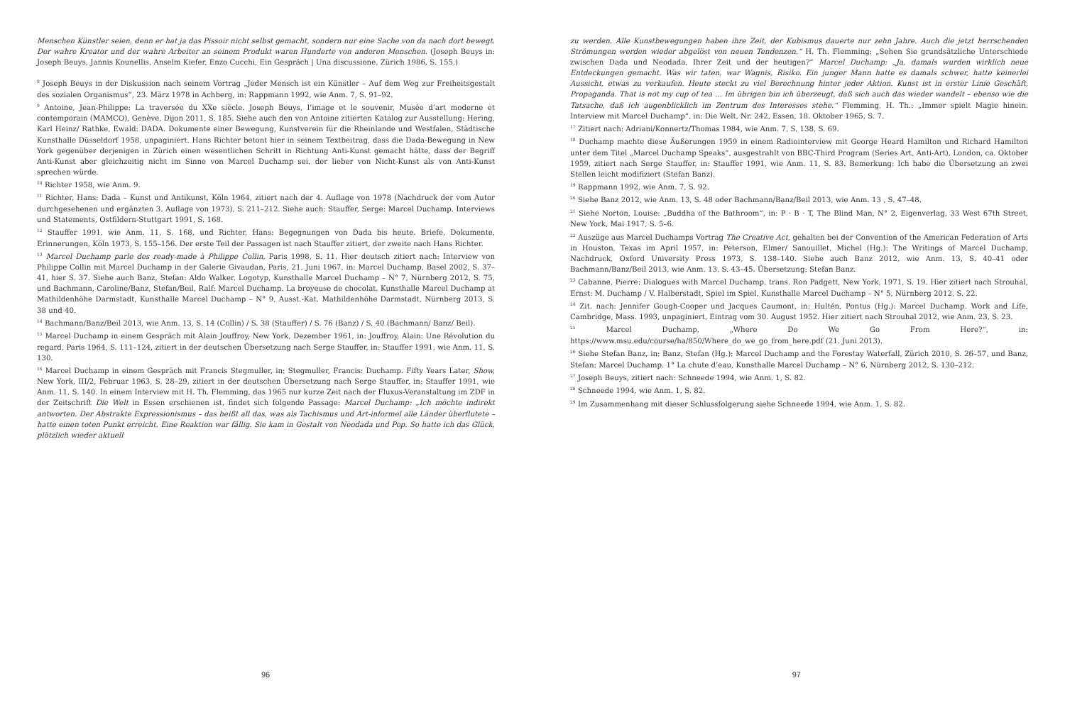Menschen Künstler seien, denn er hat ja das Pissoir nicht selbst gemacht, sondern nur eine Sache von da nach dort bewegt. Der wahre Kreator und der wahre Arbeiter an seinem Produkt waren Hunderte von anderen Menschen. (Joseph Beuys in: Joseph Beuys, Jannis Kounellis, Anselm Kiefer, Enzo Cucchi, Ein Gespräch | Una discussione, Zürich 1986, S. 155.)
<sup>8</sup> Joseph Beuys in der Diskussion nach seinem Vortrag „Jeder Mensch ist ein Künstler – Auf dem Weg zur Freiheitsgestalt des sozialen Organismus“, 23. März 1978 in Achberg, in: Rappmann 1992, wie Anm. 7, S. 91–92.
<sup>9</sup> Antoine, Jean-Philippe: La traversée du XXe siècle. Joseph Beuys, l’image et le souvenir, Musée d’art moderne et contemporain (MAMCO), Genève, Dijon 2011, S. 185. Siehe auch den von Antoine zitierten Katalog zur Ausstellung: Hering, Karl Heinz/ Rathke, Ewald: DADA. Dokumente einer Bewegung, Kunstverein für die Rheinlande und Westfalen, Städtische Kunsthalle Düsseldorf 1958, unpaginiert. Hans Richter betont hier in seinem Textbeitrag, dass die Dada-Bewegung in New York gegenüber derjenigen in Zürich einen wesentlichen Schritt in Richtung Anti-Kunst gemacht hätte, dass der Begriff Anti-Kunst aber gleichzeitig nicht im Sinne von Marcel Duchamp sei, der lieber von Nicht-Kunst als von Anti-Kunst sprechen würde.
<sup>10</sup> Richter 1958, wie Anm. 9.
<sup>11</sup> Richter, Hans: Dada – Kunst und Antikunst, Köln 1964, zitiert nach der 4. Auflage von 1978 (Nachdruck der vom Autor durchgesehenen und ergänzten 3. Auflage von 1973), S. 211–212. Siehe auch: Stauffer, Serge: Marcel Duchamp. Interviews und Statements, Ostfildern-Stuttgart 1991, S. 168.
<sup>12</sup> Stauffer 1991, wie Anm. 11, S. 168, und Richter, Hans: Begegnungen von Dada bis heute. Briefe, Dokumente, Erinnerungen, Köln 1973, S. 155–156. Der erste Teil der Passagen ist nach Stauffer zitiert, der zweite nach Hans Richter.
<sup>13</sup> Marcel Duchamp parle des ready-made à Philippe Collin, Paris 1998, S. 11. Hier deutsch zitiert nach: Interview von Philippe Collin mit Marcel Duchamp in der Galerie Givaudan, Paris, 21. Juni 1967, in: Marcel Duchamp, Basel 2002, S. 37–41, hier S. 37. Siehe auch Banz, Stefan: Aldo Walker. Logotyp, Kunsthalle Marcel Duchamp – N° 7, Nürnberg 2012, S. 75, und Bachmann, Caroline/Banz, Stefan/Beil, Ralf: Marcel Duchamp. La broyeuse de chocolat. Kunsthalle Marcel Duchamp at Mathildenhöhe Darmstadt, Kunsthalle Marcel Duchamp – N° 9, Ausst.-Kat. Mathildenhöhe Darmstadt, Nürnberg 2013, S. 38 und 40.
<sup>14</sup> Bachmann/Banz/Beil 2013, wie Anm. 13, S. 14 (Collin) / S. 38 (Stauffer) / S. 76 (Banz) / S. 40 (Bachmann/ Banz/ Beil).
<sup>15</sup> Marcel Duchamp in einem Gespräch mit Alain Jouffroy, New York, Dezember 1961, in: Jouffroy, Alain: Une Révolution du regard, Paris 1964, S. 111–124, zitiert in der deutschen Übersetzung nach Serge Stauffer, in: Stauffer 1991, wie Anm. 11, S. 130.
<sup>16</sup> Marcel Duchamp in einem Gespräch mit Francis Stegmuller, in: Stegmuller, Francis: Duchamp. Fifty Years Later, Show, New York, III/2, Februar 1963, S. 28–29, zitiert in der deutschen Übersetzung nach Serge Stauffer, in: Stauffer 1991, wie Anm. 11, S. 140. In einem Interview mit H. Th. Flemming, das 1965 nur kurze Zeit nach der Fluxus-Veranstaltung im ZDF in der Zeitschrift Die Welt in Essen erschienen ist, findet sich folgende Passage: Marcel Duchamp: „Ich möchte indirekt antworten. Der Abstrakte Expressionismus – das heißt all das, was als Tachismus und Art-informel alle Länder überflutete – hatte einen toten Punkt erreicht. Eine Reaktion war fällig. Sie kam in Gestalt von Neodada und Pop. So hatte ich das Glück, plötzlich wieder aktuell
zu werden. Alle Kunstbewegungen haben ihre Zeit, der Kubismus dauerte nur zehn Jahre. Auch die jetzt herrschenden Strömungen werden wieder abgelöst von neuen Tendenzen.“ H. Th. Flemming: „Sehen Sie grundsätzliche Unterschiede zwischen Dada und Neodada, Ihrer Zeit und der heutigen?“ Marcel Duchamp: „Ja, damals wurden wirklich neue Entdeckungen gemacht. Was wir taten, war Wagnis, Risiko. Ein junger Mann hatte es damals schwer, hatte keinerlei Aussicht, etwas zu verkaufen. Heute steckt zu viel Berechnung hinter jeder Aktion. Kunst ist in erster Linie Geschäft, Propaganda. That is not my cup of tea … Im übrigen bin ich überzeugt, daß sich auch das wieder wandelt – ebenso wie die Tatsache, daß ich augenblicklich im Zentrum des Interesses stehe.“ Flemming, H. Th.: „Immer spielt Magie hinein. Interview mit Marcel Duchamp“, in: Die Welt, Nr. 242, Essen, 18. Oktober 1965, S. 7.
<sup>17</sup> Zitiert nach: Adriani/Konnertz/Thomas 1984, wie Anm. 7, S. 138, S. 69.
<sup>18</sup> Duchamp machte diese Äußerungen 1959 in einem Radiointerview mit George Heard Hamilton und Richard Hamilton unter dem Titel „Marcel Duchamp Speaks“, ausgestrahlt von BBC-Third Program (Series Art, Anti-Art), London, ca. Oktober 1959, zitiert nach Serge Stauffer, in: Stauffer 1991, wie Anm. 11, S. 83. Bemerkung: Ich habe die Übersetzung an zwei Stellen leicht modifiziert (Stefan Banz).
<sup>19</sup> Rappmann 1992, wie Anm. 7, S. 92.
<sup>20</sup> Siehe Banz 2012, wie Anm. 13, S. 48 oder Bachmann/Banz/Beil 2013, wie Anm. 13 , S. 47–48.
<sup>21</sup> Siehe Norton, Louise: „Buddha of the Bathroom“, in: P · B · T, The Blind Man, N° 2, Eigenverlag, 33 West 67th Street, New York, Mai 1917, S. 5–6.
<sup>22</sup> Auszüge aus Marcel Duchamps Vortrag The Creative Act, gehalten bei der Convention of the American Federation of Arts in Houston, Texas im April 1957, in: Peterson, Elmer/ Sanouillet, Michel (Hg.): The Writings of Marcel Duchamp, Nachdruck, Oxford University Press 1973, S. 138–140. Siehe auch Banz 2012, wie Anm. 13, S. 40–41 oder Bachmann/Banz/Beil 2013, wie Anm. 13, S. 43–45. Übersetzung: Stefan Banz.
<sup>23</sup> Cabanne, Pierre: Dialogues with Marcel Duchamp, trans. Ron Padgett, New York, 1971, S. 19. Hier zitiert nach Strouhal, Ernst: M. Duchamp / V. Halberstadt, Spiel im Spiel, Kunsthalle Marcel Duchamp – N° 5, Nürnberg 2012, S. 22.
<sup>24</sup> Zit. nach: Jennifer Gough-Cooper und Jacques Caumont, in: Hultén, Pontus (Hg.): Marcel Duchamp. Work and Life, Cambridge, Mass. 1993, unpaginiert, Eintrag vom 30. August 1952. Hier zitiert nach Strouhal 2012, wie Anm. 23, S. 23.
<sup>25</sup> Marcel Duchamp, „Where Do We Go From Here?“, in: https://www.msu.edu/course/ha/850/Where_do_we_go_from_here.pdf (21. Juni 2013).
<sup>26</sup> Siehe Stefan Banz, in: Banz, Stefan (Hg.): Marcel Duchamp and the Forestay Waterfall, Zürich 2010, S. 26–57, und Banz, Stefan: Marcel Duchamp. 1° La chute d’eau, Kunsthalle Marcel Duchamp – N° 6, Nürnberg 2012, S. 130–212.
<sup>27</sup> Joseph Beuys, zitiert nach: Schneede 1994, wie Anm. 1, S. 82.
<sup>28</sup> Schneede 1994, wie Anm. 1, S. 82.
<sup>29</sup> Im Zusammenhang mit dieser Schlussfolgerung siehe Schneede 1994, wie Anm. 1, S. 82.
96 97